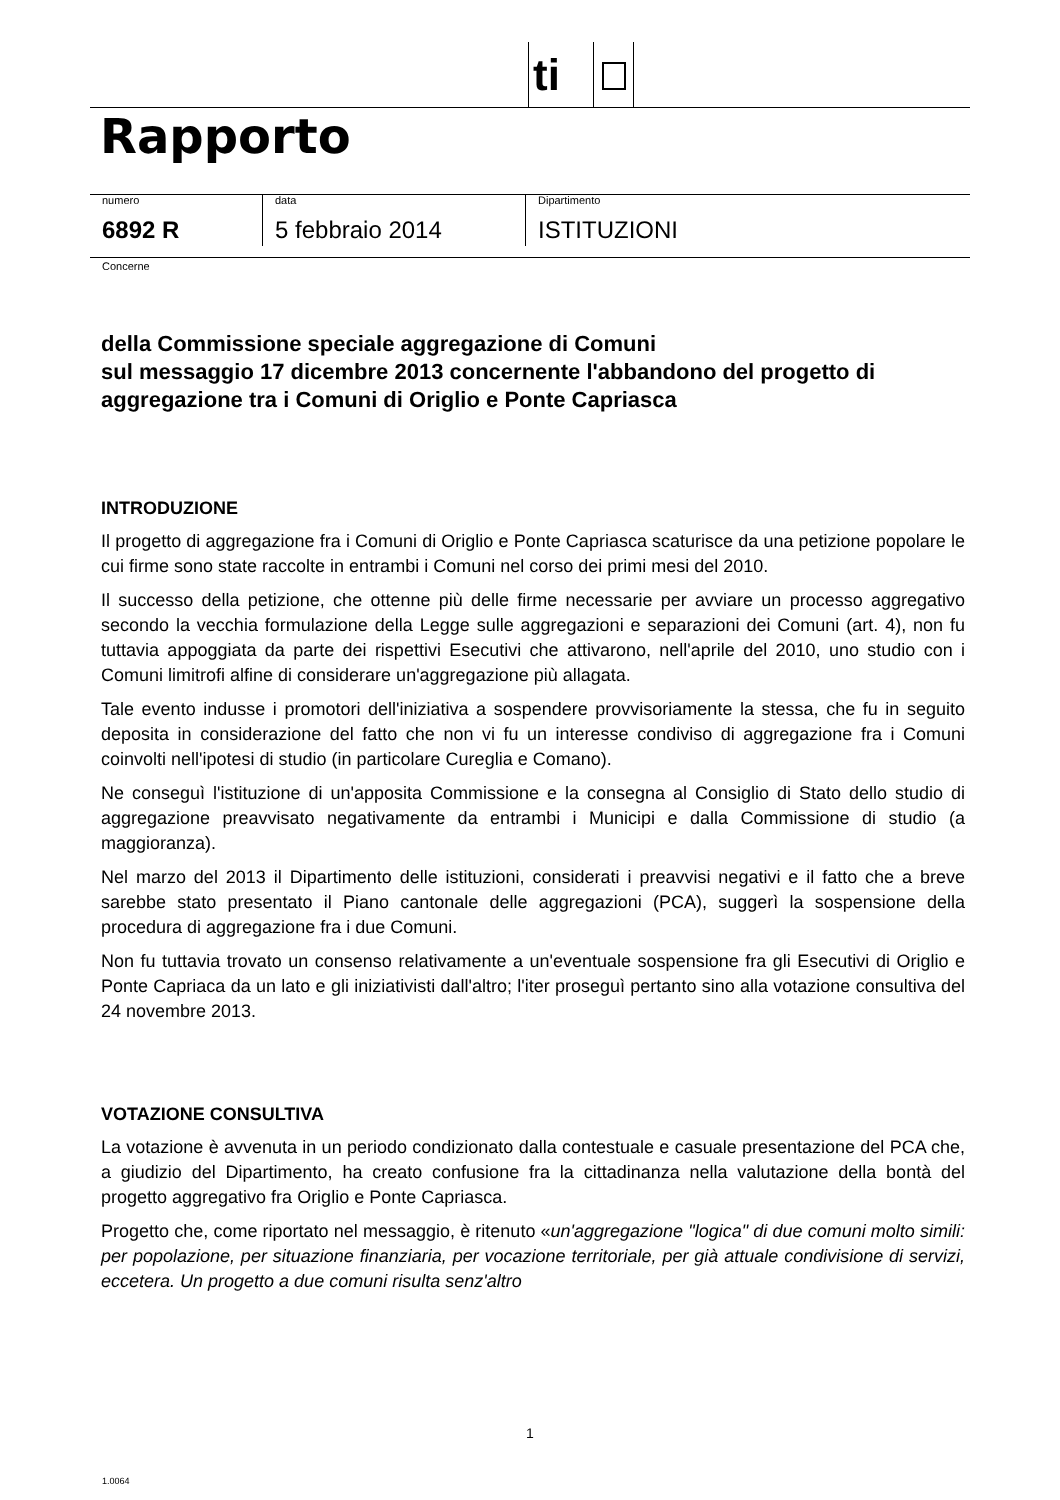ti
Rapporto
numero
6892 R
data
5 febbraio 2014
Dipartimento
ISTITUZIONI
Concerne
della Commissione speciale aggregazione di Comuni
sul messaggio 17 dicembre 2013 concernente l'abbandono del progetto di aggregazione tra i Comuni di Origlio e Ponte Capriasca
INTRODUZIONE
Il progetto di aggregazione fra i Comuni di Origlio e Ponte Capriasca scaturisce da una petizione popolare le cui firme sono state raccolte in entrambi i Comuni nel corso dei primi mesi del 2010.
Il successo della petizione, che ottenne più delle firme necessarie per avviare un processo aggregativo secondo la vecchia formulazione della Legge sulle aggregazioni e separazioni dei Comuni (art. 4), non fu tuttavia appoggiata da parte dei rispettivi Esecutivi che attivarono, nell'aprile del 2010, uno studio con i Comuni limitrofi alfine di considerare un'aggregazione più allagata.
Tale evento indusse i promotori dell'iniziativa a sospendere provvisoriamente la stessa, che fu in seguito deposita in considerazione del fatto che non vi fu un interesse condiviso di aggregazione fra i Comuni coinvolti nell'ipotesi di studio (in particolare Cureglia e Comano).
Ne conseguì l'istituzione di un'apposita Commissione e la consegna al Consiglio di Stato dello studio di aggregazione preavvisato negativamente da entrambi i Municipi e dalla Commissione di studio (a maggioranza).
Nel marzo del 2013 il Dipartimento delle istituzioni, considerati i preavvisi negativi e il fatto che a breve sarebbe stato presentato il Piano cantonale delle aggregazioni (PCA), suggerì la sospensione della procedura di aggregazione fra i due Comuni.
Non fu tuttavia trovato un consenso relativamente a un'eventuale sospensione fra gli Esecutivi di Origlio e Ponte Capriaca da un lato e gli iniziativisti dall'altro; l'iter proseguì pertanto sino alla votazione consultiva del 24 novembre 2013.
VOTAZIONE CONSULTIVA
La votazione è avvenuta in un periodo condizionato dalla contestuale e casuale presentazione del PCA che, a giudizio del Dipartimento, ha creato confusione fra la cittadinanza nella valutazione della bontà del progetto aggregativo fra Origlio e Ponte Capriasca.
Progetto che, come riportato nel messaggio, è ritenuto «un'aggregazione "logica" di due comuni molto simili: per popolazione, per situazione finanziaria, per vocazione territoriale, per già attuale condivisione di servizi, eccetera. Un progetto a due comuni risulta senz'altro
1
1.0064